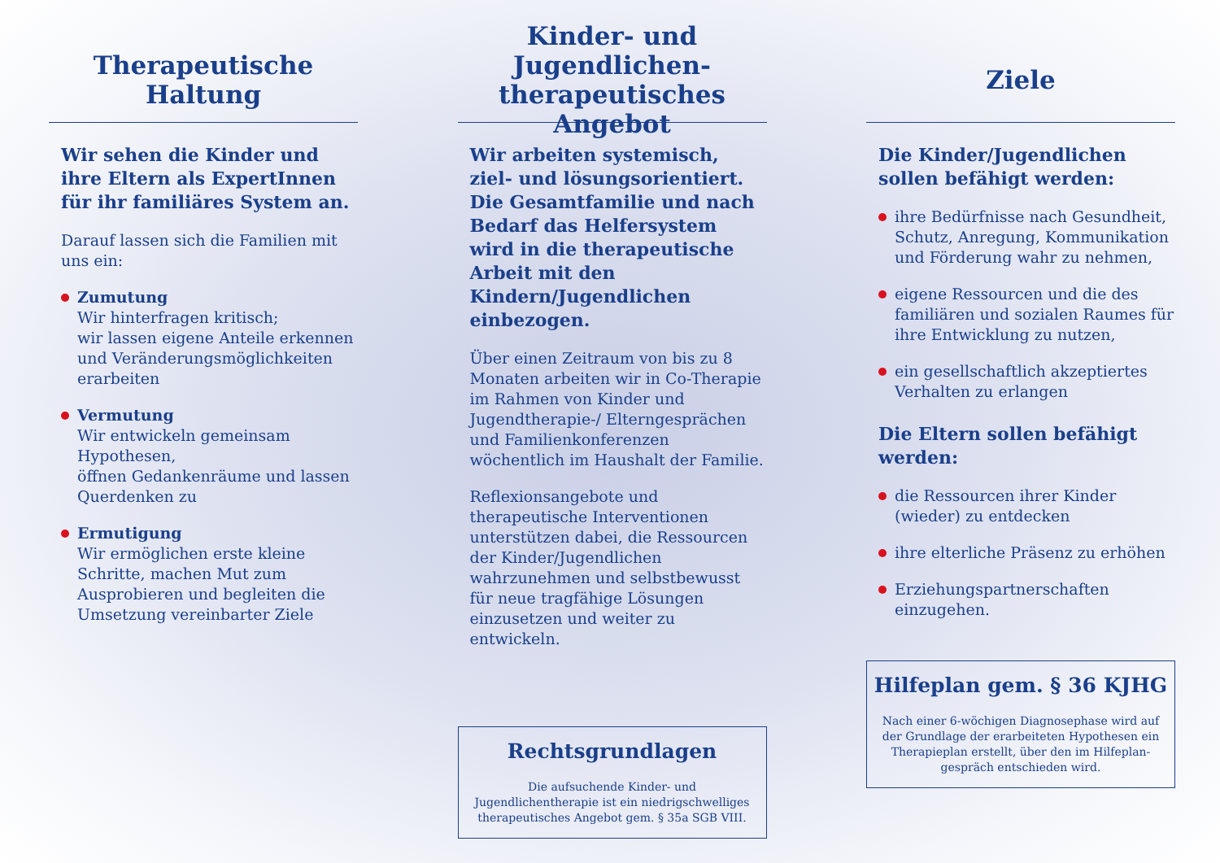Therapeutische
Haltung
Wir sehen die Kinder und ihre Eltern als ExpertInnen für ihr familiäres System an.
Darauf lassen sich die Familien mit uns ein:
Zumutung
Wir hinterfragen kritisch;
wir lassen eigene Anteile erkennen und Veränderungsmöglichkeiten erarbeiten
Vermutung
Wir entwickeln gemeinsam Hypothesen,
öffnen Gedankenräume und lassen Querdenken zu
Ermutigung
Wir ermöglichen erste kleine Schritte, machen Mut zum Ausprobieren und begleiten die Umsetzung vereinbarter Ziele
Kinder- und Jugendlichen-
therapeutisches Angebot
Wir arbeiten systemisch, ziel- und lösungsorientiert. Die Gesamtfamilie und nach Bedarf das Helfersystem wird in die therapeutische Arbeit mit den Kindern/Jugendlichen einbezogen.
Über einen Zeitraum von bis zu 8 Monaten arbeiten wir in Co-Therapie im Rahmen von Kinder und Jugendtherapie-/ Elterngesprächen und Familienkonferenzen wöchentlich im Haushalt der Familie.
Reflexionsangebote und therapeutische Interventionen unterstützen dabei, die Ressourcen der Kinder/Jugendlichen wahrzunehmen und selbstbewusst für neue tragfähige Lösungen einzusetzen und weiter zu entwickeln.
Rechtsgrundlagen
Die aufsuchende Kinder- und Jugendlichentherapie ist ein niedrigschwelliges therapeutisches Angebot gem. § 35a SGB VIII.
Ziele
Die Kinder/Jugendlichen sollen befähigt werden:
ihre Bedürfnisse nach Gesundheit, Schutz, Anregung, Kommunikation und Förderung wahr zu nehmen,
eigene Ressourcen und die des familiären und sozialen Raumes für ihre Entwicklung zu nutzen,
ein gesellschaftlich akzeptiertes Verhalten zu erlangen
Die Eltern sollen befähigt werden:
die Ressourcen ihrer Kinder (wieder) zu entdecken
ihre elterliche Präsenz zu erhöhen
Erziehungspartnerschaften einzugehen.
Hilfeplan gem. § 36 KJHG
Nach einer 6-wöchigen Diagnosephase wird auf der Grundlage der erarbeiteten Hypothesen ein Therapieplan erstellt, über den im Hilfeplan-gespräch entschieden wird.